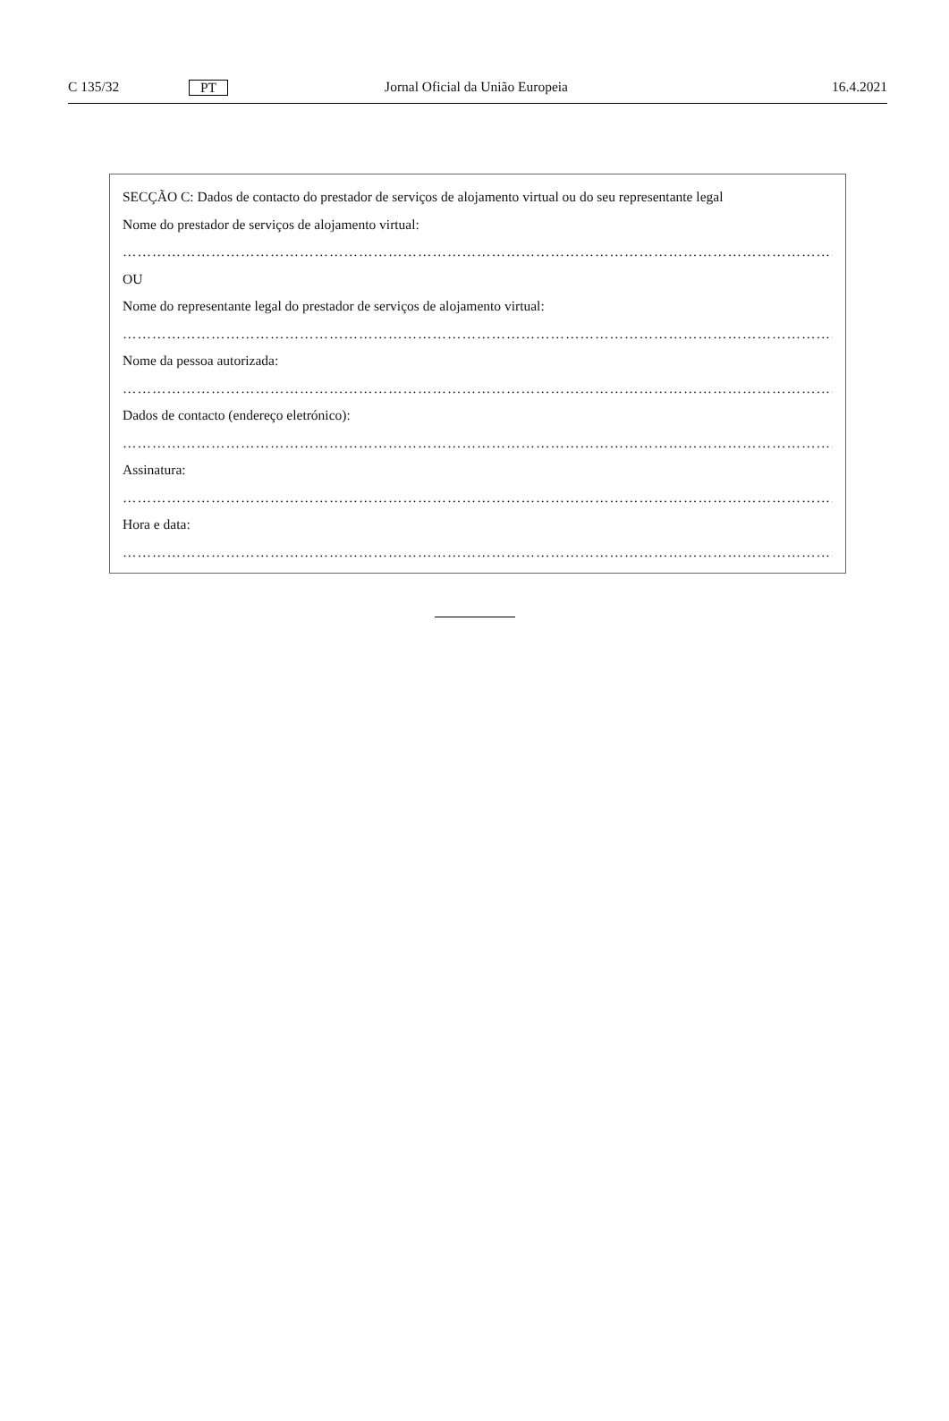C 135/32 PT Jornal Oficial da União Europeia 16.4.2021
SECÇÃO C: Dados de contacto do prestador de serviços de alojamento virtual ou do seu representante legal
Nome do prestador de serviços de alojamento virtual:
……………………………………………………………………………………………………………………………………
OU
Nome do representante legal do prestador de serviços de alojamento virtual:
……………………………………………………………………………………………………………………………………
Nome da pessoa autorizada:
……………………………………………………………………………………………………………………………………
Dados de contacto (endereço eletrónico):
……………………………………………………………………………………………………………………………………
Assinatura:
……………………………………………………………………………………………………………………………………
Hora e data:
……………………………………………………………………………………………………………………………………